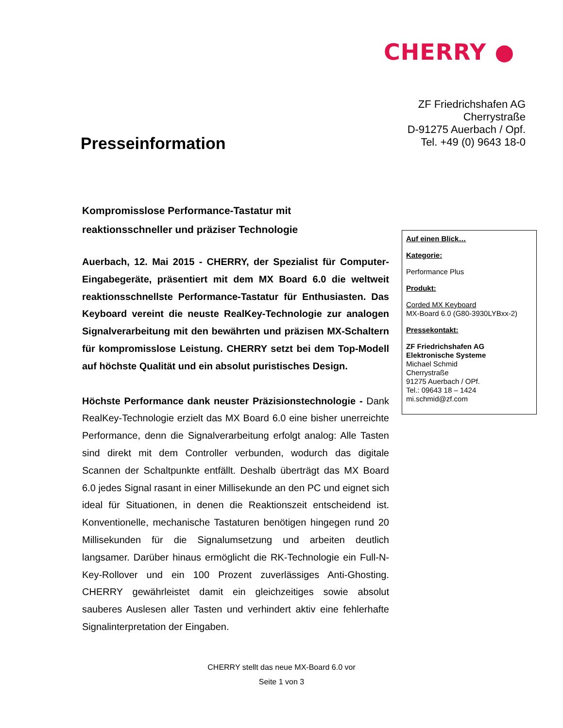CHERRY ●
ZF Friedrichshafen AG
Cherrystraße
D-91275 Auerbach / Opf.
Tel. +49 (0) 9643 18-0
Presseinformation
Kompromisslose Performance-Tastatur mit
reaktionsschneller und präziser Technologie
Auerbach, 12. Mai 2015 - CHERRY, der Spezialist für Computer-Eingabegeräte, präsentiert mit dem MX Board 6.0 die weltweit reaktionsschnellste Performance-Tastatur für Enthusiasten. Das Keyboard vereint die neuste RealKey-Technologie zur analogen Signalverarbeitung mit den bewährten und präzisen MX-Schaltern für kompromisslose Leistung. CHERRY setzt bei dem Top-Modell auf höchste Qualität und ein absolut puristisches Design.
Höchste Performance dank neuster Präzisionstechnologie - Dank RealKey-Technologie erzielt das MX Board 6.0 eine bisher unerreichte Performance, denn die Signalverarbeitung erfolgt analog: Alle Tasten sind direkt mit dem Controller verbunden, wodurch das digitale Scannen der Schaltpunkte entfällt. Deshalb überträgt das MX Board 6.0 jedes Signal rasant in einer Millisekunde an den PC und eignet sich ideal für Situationen, in denen die Reaktionszeit entscheidend ist. Konventionelle, mechanische Tastaturen benötigen hingegen rund 20 Millisekunden für die Signalumsetzung und arbeiten deutlich langsamer. Darüber hinaus ermöglicht die RK-Technologie ein Full-N-Key-Rollover und ein 100 Prozent zuverlässiges Anti-Ghosting. CHERRY gewährleistet damit ein gleichzeitiges sowie absolut sauberes Auslesen aller Tasten und verhindert aktiv eine fehlerhafte Signalinterpretation der Eingaben.
Auf einen Blick…
Kategorie:
Performance Plus
Produkt:
Corded MX Keyboard
MX-Board 6.0 (G80-3930LYBxx-2)
Pressekontakt:
ZF Friedrichshafen AG
Elektronische Systeme
Michael Schmid
Cherrystraße
91275 Auerbach / OPf.
Tel.: 09643 18 – 1424
mi.schmid@zf.com
CHERRY stellt das neue MX-Board 6.0 vor
Seite 1 von 3